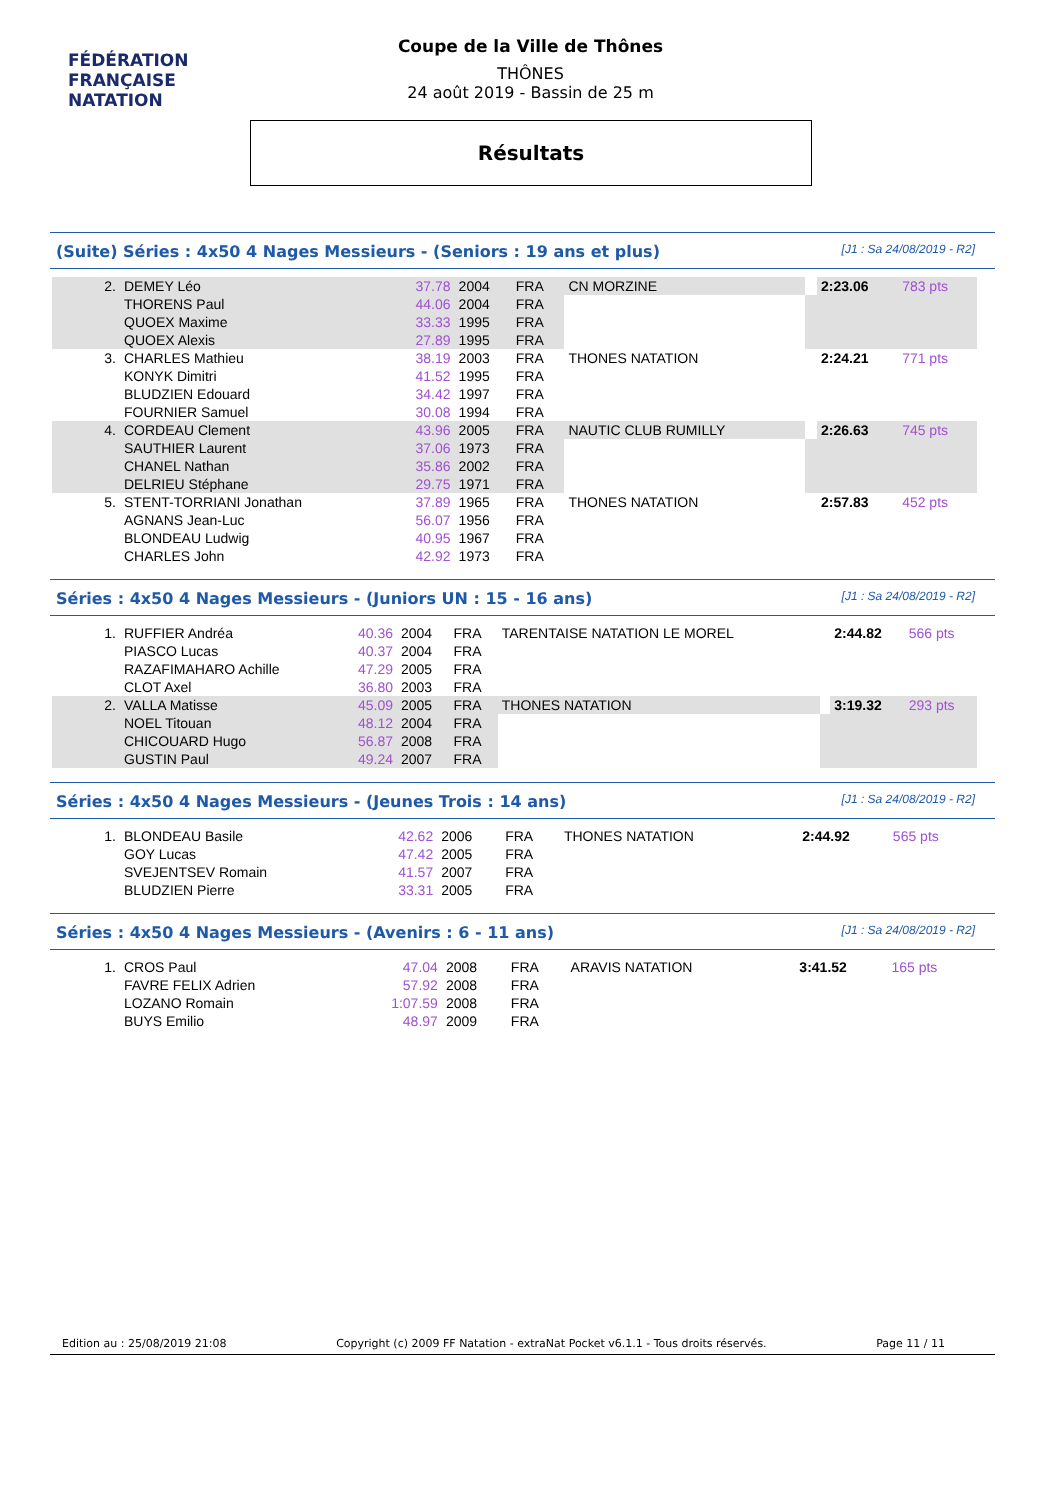FÉDÉRATION FRANÇAISE
NATATION
Coupe de la Ville de Thônes
THÔNES
24 août 2019 - Bassin de 25 m
Résultats
(Suite) Séries : 4x50 4 Nages Messieurs - (Seniors : 19 ans et plus) [J1 : Sa 24/08/2019 - R2]
| 2. | DEMEY Léo | 37.78 | 2004 | FRA | CN MORZINE | | 2:23.06 | 783 pts |
| | THORENS Paul | 44.06 | 2004 | FRA | | | | |
| | QUOEX Maxime | 33.33 | 1995 | FRA | | | | |
| | QUOEX Alexis | 27.89 | 1995 | FRA | | | | |
| 3. | CHARLES Mathieu | 38.19 | 2003 | FRA | THONES NATATION | | 2:24.21 | 771 pts |
| | KONYK Dimitri | 41.52 | 1995 | FRA | | | | |
| | BLUDZIEN Edouard | 34.42 | 1997 | FRA | | | | |
| | FOURNIER Samuel | 30.08 | 1994 | FRA | | | | |
| 4. | CORDEAU Clement | 43.96 | 2005 | FRA | NAUTIC CLUB RUMILLY | | 2:26.63 | 745 pts |
| | SAUTHIER Laurent | 37.06 | 1973 | FRA | | | | |
| | CHANEL Nathan | 35.86 | 2002 | FRA | | | | |
| | DELRIEU Stéphane | 29.75 | 1971 | FRA | | | | |
| 5. | STENT-TORRIANI Jonathan | 37.89 | 1965 | FRA | THONES NATATION | | 2:57.83 | 452 pts |
| | AGNANS Jean-Luc | 56.07 | 1956 | FRA | | | | |
| | BLONDEAU Ludwig | 40.95 | 1967 | FRA | | | | |
| | CHARLES John | 42.92 | 1973 | FRA | | | | |
Séries : 4x50 4 Nages Messieurs - (Juniors UN : 15 - 16 ans) [J1 : Sa 24/08/2019 - R2]
| 1. | RUFFIER Andréa | 40.36 | 2004 | FRA | TARENTAISE NATATION LE MOREL | | 2:44.82 | 566 pts |
| | PIASCO Lucas | 40.37 | 2004 | FRA | | | | |
| | RAZAFIMAHARO Achille | 47.29 | 2005 | FRA | | | | |
| | CLOT Axel | 36.80 | 2003 | FRA | | | | |
| 2. | VALLA Matisse | 45.09 | 2005 | FRA | THONES NATATION | | 3:19.32 | 293 pts |
| | NOEL Titouan | 48.12 | 2004 | FRA | | | | |
| | CHICOUARD Hugo | 56.87 | 2008 | FRA | | | | |
| | GUSTIN Paul | 49.24 | 2007 | FRA | | | | |
Séries : 4x50 4 Nages Messieurs - (Jeunes Trois : 14 ans) [J1 : Sa 24/08/2019 - R2]
| 1. | BLONDEAU Basile | 42.62 | 2006 | FRA | THONES NATATION | | 2:44.92 | 565 pts |
| | GOY Lucas | 47.42 | 2005 | FRA | | | | |
| | SVEJENTSEV Romain | 41.57 | 2007 | FRA | | | | |
| | BLUDZIEN Pierre | 33.31 | 2005 | FRA | | | | |
Séries : 4x50 4 Nages Messieurs - (Avenirs : 6 - 11 ans) [J1 : Sa 24/08/2019 - R2]
| 1. | CROS Paul | 47.04 | 2008 | FRA | ARAVIS NATATION | | 3:41.52 | 165 pts |
| | FAVRE FELIX Adrien | 57.92 | 2008 | FRA | | | | |
| | LOZANO Romain | 1:07.59 | 2008 | FRA | | | | |
| | BUYS Emilio | 48.97 | 2009 | FRA | | | | |
Edition au : 25/08/2019 21:08 Copyright (c) 2009 FF Natation - extraNat Pocket v6.1.1 - Tous droits réservés. Page 11 / 11